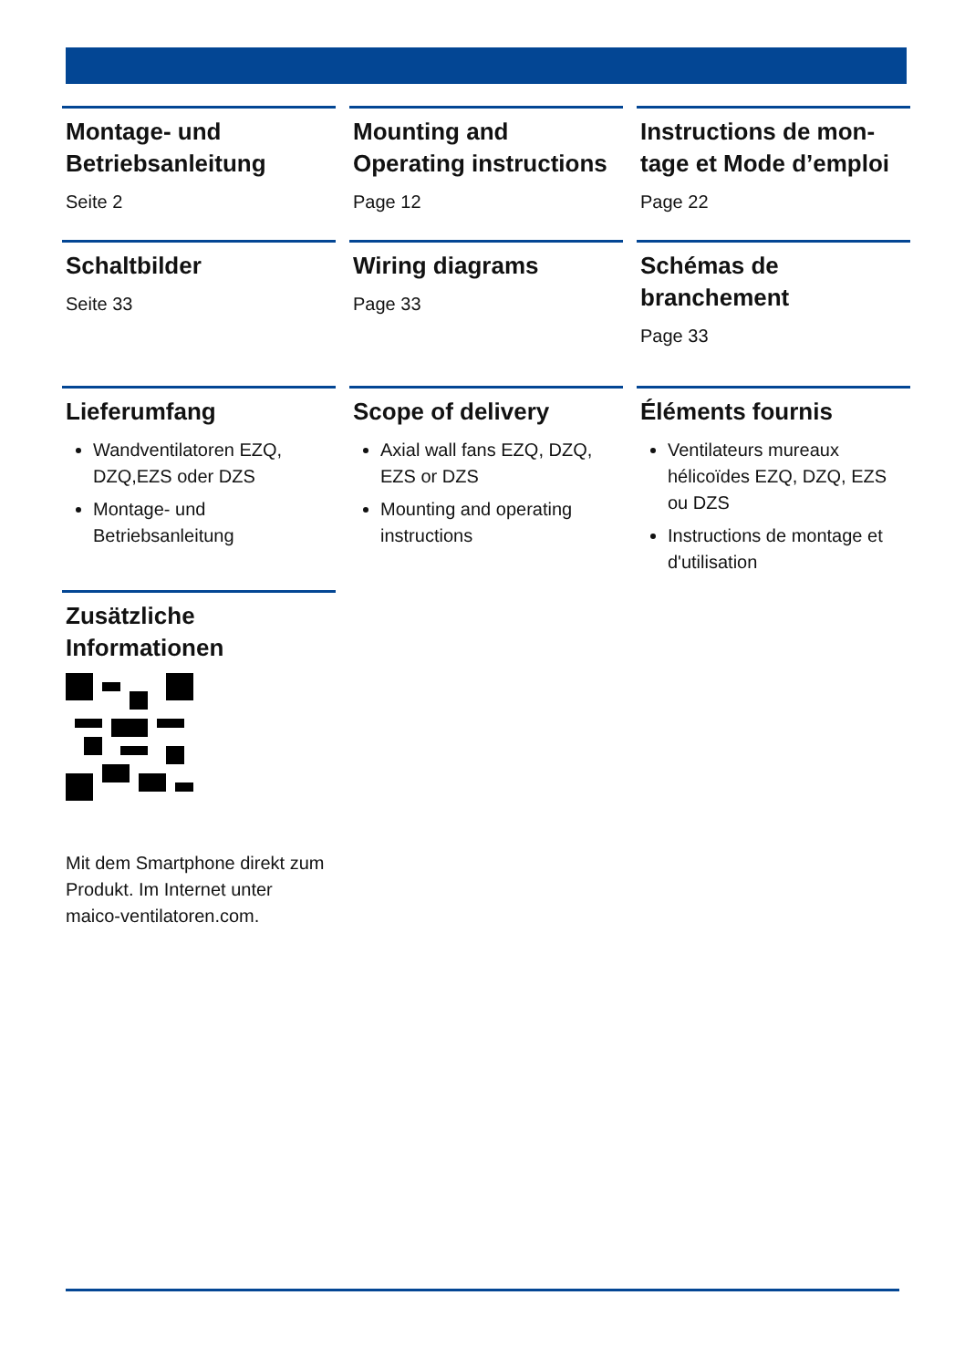Montage- und Betriebsanleitung
Seite 2
Mounting and Operating instructions
Page 12
Instructions de mon-tage et Mode d’emploi
Page 22
Schaltbilder
Seite 33
Wiring diagrams
Page 33
Schémas de branchement
Page 33
Lieferumfang
Wandventilatoren EZQ, DZQ,EZS oder DZS
Montage- und Betriebsanleitung
Scope of delivery
Axial wall fans EZQ, DZQ, EZS or DZS
Mounting and operating instructions
Éléments fournis
Ventilateurs mureaux hélicoïdes EZQ, DZQ, EZS ou DZS
Instructions de montage et d'utilisation
Zusätzliche Informationen
Mit dem Smartphone direkt zum Produkt. Im Internet unter maico-ventilatoren.com.